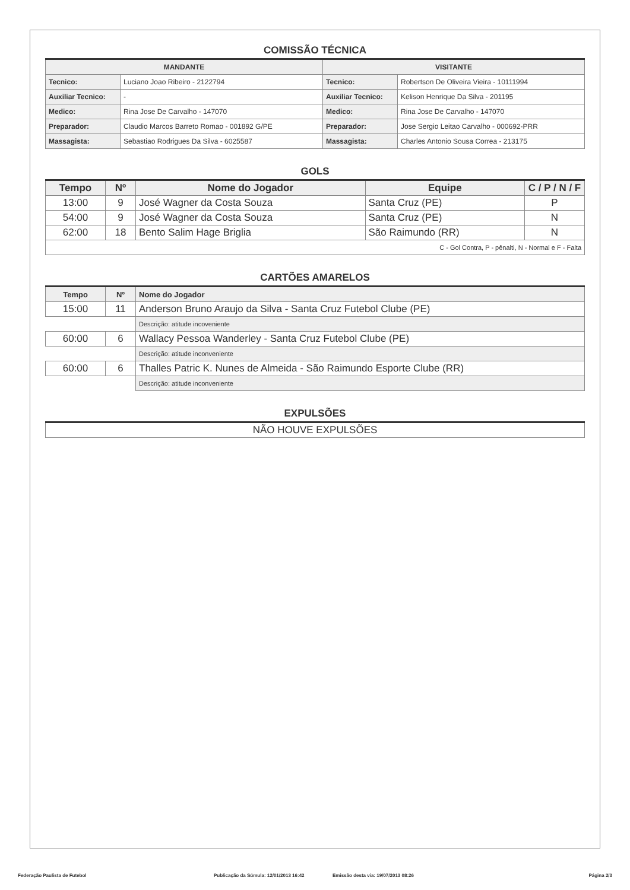COMISSÃO TÉCNICA
| MANDANTE | | VISITANTE | |
| --- | --- | --- | --- |
| Tecnico: | Luciano Joao Ribeiro - 2122794 | Tecnico: | Robertson De Oliveira Vieira - 10111994 |
| Auxiliar Tecnico: | - | Auxiliar Tecnico: | Kelison Henrique Da Silva - 201195 |
| Medico: | Rina Jose De Carvalho - 147070 | Medico: | Rina Jose De Carvalho - 147070 |
| Preparador: | Claudio Marcos Barreto Romao - 001892 G/PE | Preparador: | Jose Sergio Leitao Carvalho - 000692-PRR |
| Massagista: | Sebastiao Rodrigues Da Silva - 6025587 | Massagista: | Charles Antonio Sousa Correa - 213175 |
GOLS
| Tempo | Nº | Nome do Jogador | Equipe | C / P / N / F |
| --- | --- | --- | --- | --- |
| 13:00 | 9 | José Wagner da Costa Souza | Santa Cruz (PE) | P |
| 54:00 | 9 | José Wagner da Costa Souza | Santa Cruz (PE) | N |
| 62:00 | 18 | Bento Salim Hage Briglia | São Raimundo (RR) | N |
| C - Gol Contra, P - pênalti, N - Normal e F - Falta | | | | |
CARTÕES AMARELOS
| Tempo | Nº | Nome do Jogador |
| --- | --- | --- |
| 15:00 | 11 | Anderson Bruno Araujo da Silva - Santa Cruz Futebol Clube (PE) |
| | | Descrição: atitude incoveniente |
| 60:00 | 6 | Wallacy Pessoa Wanderley - Santa Cruz Futebol Clube (PE) |
| | | Descrição: atitude inconveniente |
| 60:00 | 6 | Thalles Patric K. Nunes de Almeida - São Raimundo Esporte Clube (RR) |
| | | Descrição: atitude inconveniente |
EXPULSÕES
| NÃO HOUVE EXPULSÕES |
Federação Paulista de Futebol Publicação da Súmula: 12/01/2013 16:42 Emissão desta via: 19/07/2013 08:26 Página 2/3